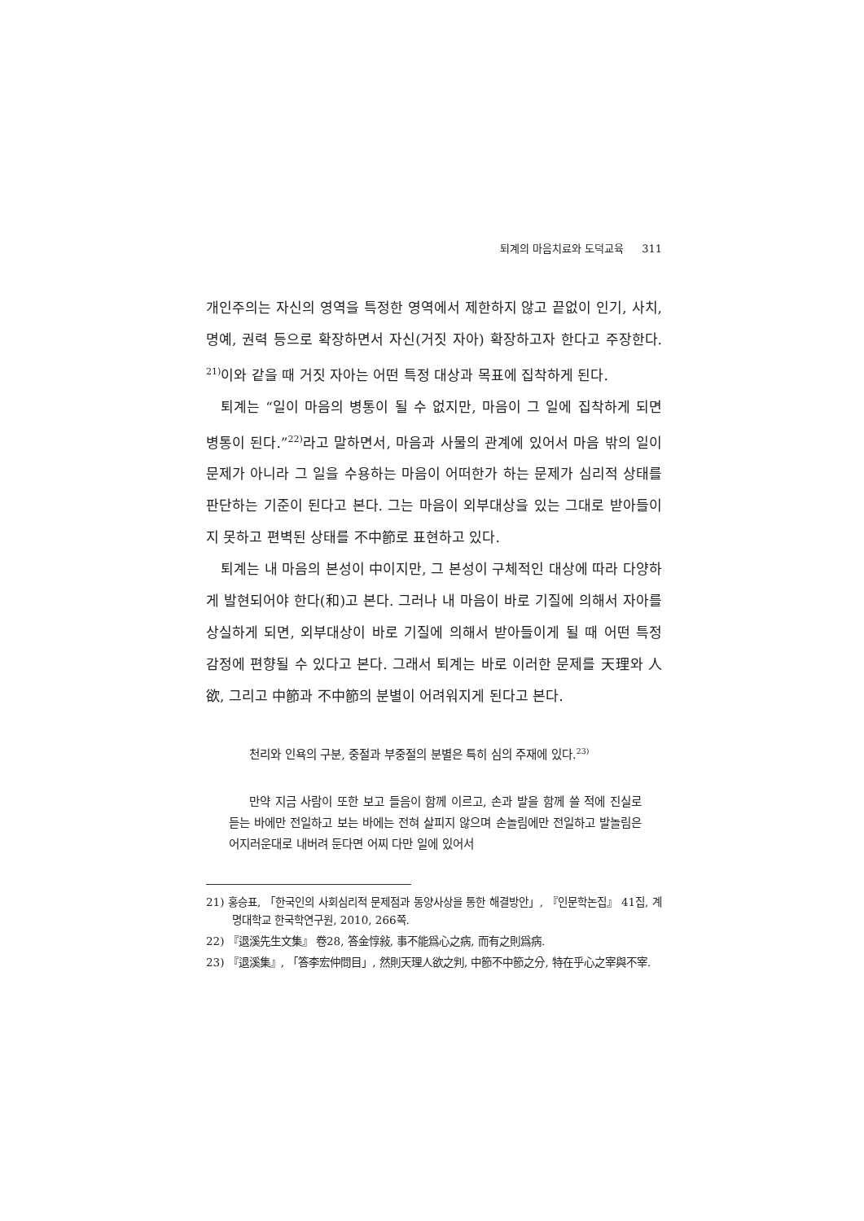퇴계의 마음치료와 도덕교육 311
개인주의는 자신의 영역을 특정한 영역에서 제한하지 않고 끝없이 인기, 사치, 명예, 권력 등으로 확장하면서 자신(거짓 자아) 확장하고자 한다고 주장한다. <sup>21)</sup>이와 같을 때 거짓 자아는 어떤 특정 대상과 목표에 집착하게 된다.
퇴계는 “일이 마음의 병통이 될 수 없지만, 마음이 그 일에 집착하게 되면 병통이 된다.”<sup>22)</sup>라고 말하면서, 마음과 사물의 관계에 있어서 마음 밖의 일이 문제가 아니라 그 일을 수용하는 마음이 어떠한가 하는 문제가 심리적 상태를 판단하는 기준이 된다고 본다. 그는 마음이 외부대상을 있는 그대로 받아들이지 못하고 편벽된 상태를 不中節로 표현하고 있다.
퇴계는 내 마음의 본성이 中이지만, 그 본성이 구체적인 대상에 따라 다양하게 발현되어야 한다(和)고 본다. 그러나 내 마음이 바로 기질에 의해서 자아를 상실하게 되면, 외부대상이 바로 기질에 의해서 받아들이게 될 때 어떤 특정 감정에 편향될 수 있다고 본다. 그래서 퇴계는 바로 이러한 문제를 天理와 人欲, 그리고 中節과 不中節의 분별이 어려워지게 된다고 본다.
천리와 인욕의 구분, 중절과 부중절의 분별은 특히 심의 주재에 있다.<sup>23)</sup>
만약 지금 사람이 또한 보고 들음이 함께 이르고, 손과 발을 함께 쓸 적에 진실로 듣는 바에만 전일하고 보는 바에는 전혀 살피지 않으며 손놀림에만 전일하고 발놀림은 어지러운대로 내버려 둔다면 어찌 다만 일에 있어서
21) 홍승표, 「한국인의 사회심리적 문제점과 동양사상을 통한 해결방안」, 『인문학논집』 41집, 계명대학교 한국학연구원, 2010, 266쪽.
22) 『退溪先生文集』 卷28, 答金惇敍, 事不能爲心之病, 而有之則爲病.
23) 『退溪集』, 「答李宏仲問目」, 然則天理人欲之判, 中節不中節之分, 特在乎心之宰與不宰.